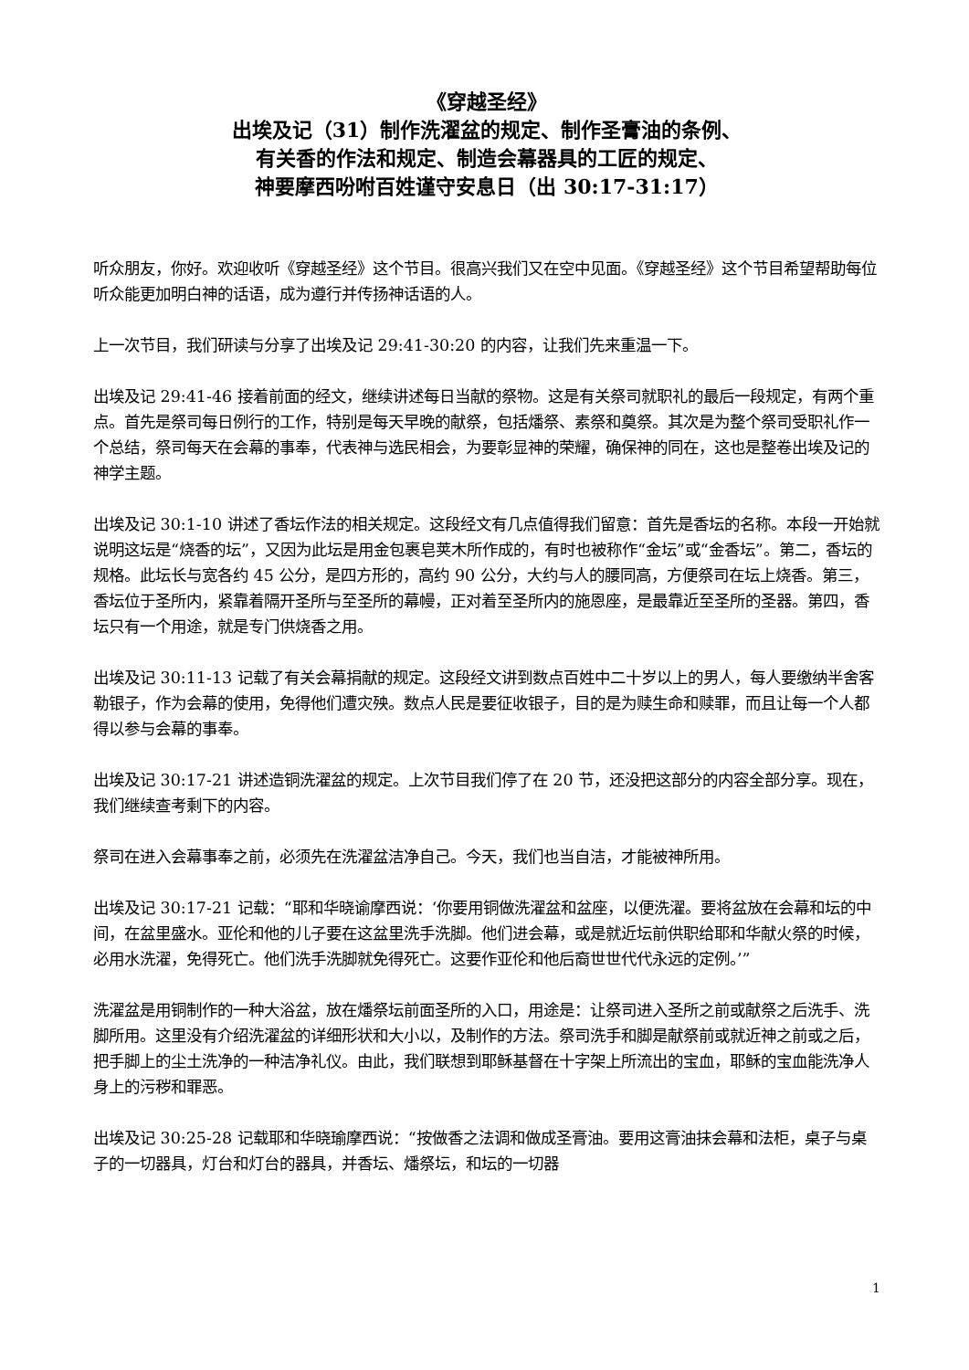《穿越圣经》
出埃及记（31）制作洗濯盆的规定、制作圣膏油的条例、
有关香的作法和规定、制造会幕器具的工匠的规定、
神要摩西吩咐百姓谨守安息日（出 30:17-31:17）
听众朋友，你好。欢迎收听《穿越圣经》这个节目。很高兴我们又在空中见面。《穿越圣经》这个节目希望帮助每位听众能更加明白神的话语，成为遵行并传扬神话语的人。
上一次节目，我们研读与分享了出埃及记 29:41-30:20 的内容，让我们先来重温一下。
出埃及记 29:41-46 接着前面的经文，继续讲述每日当献的祭物。这是有关祭司就职礼的最后一段规定，有两个重点。首先是祭司每日例行的工作，特别是每天早晚的献祭，包括燔祭、素祭和奠祭。其次是为整个祭司受职礼作一个总结，祭司每天在会幕的事奉，代表神与选民相会，为要彰显神的荣耀，确保神的同在，这也是整卷出埃及记的神学主题。
出埃及记 30:1-10 讲述了香坛作法的相关规定。这段经文有几点值得我们留意：首先是香坛的名称。本段一开始就说明这坛是“烧香的坛”，又因为此坛是用金包裹皂荚木所作成的，有时也被称作“金坛”或“金香坛”。第二，香坛的规格。此坛长与宽各约 45 公分，是四方形的，高约 90 公分，大约与人的腰同高，方便祭司在坛上烧香。第三，香坛位于圣所内，紧靠着隔开圣所与至圣所的幕幔，正对着至圣所内的施恩座，是最靠近至圣所的圣器。第四，香坛只有一个用途，就是专门供烧香之用。
出埃及记 30:11-13 记载了有关会幕捐献的规定。这段经文讲到数点百姓中二十岁以上的男人，每人要缴纳半舍客勒银子，作为会幕的使用，免得他们遭灾殃。数点人民是要征收银子，目的是为赎生命和赎罪，而且让每一个人都得以参与会幕的事奉。
出埃及记 30:17-21 讲述造铜洗濯盆的规定。上次节目我们停了在 20 节，还没把这部分的内容全部分享。现在，我们继续查考剩下的内容。
祭司在进入会幕事奉之前，必须先在洗濯盆洁净自己。今天，我们也当自洁，才能被神所用。
出埃及记 30:17-21 记载：“耶和华晓谕摩西说：‘你要用铜做洗濯盆和盆座，以便洗濯。要将盆放在会幕和坛的中间，在盆里盛水。亚伦和他的儿子要在这盆里洗手洗脚。他们进会幕，或是就近坛前供职给耶和华献火祭的时候，必用水洗濯，免得死亡。他们洗手洗脚就免得死亡。这要作亚伦和他后裔世世代代永远的定例。’”
洗濯盆是用铜制作的一种大浴盆，放在燔祭坛前面圣所的入口，用途是：让祭司进入圣所之前或献祭之后洗手、洗脚所用。这里没有介绍洗濯盆的详细形状和大小以，及制作的方法。祭司洗手和脚是献祭前或就近神之前或之后，把手脚上的尘土洗净的一种洁净礼仪。由此，我们联想到耶稣基督在十字架上所流出的宝血，耶稣的宝血能洗净人身上的污秽和罪恶。
出埃及记 30:25-28 记载耶和华晓瑜摩西说：“按做香之法调和做成圣膏油。要用这膏油抹会幕和法柜，桌子与桌子的一切器具，灯台和灯台的器具，并香坛、燔祭坛，和坛的一切器
1